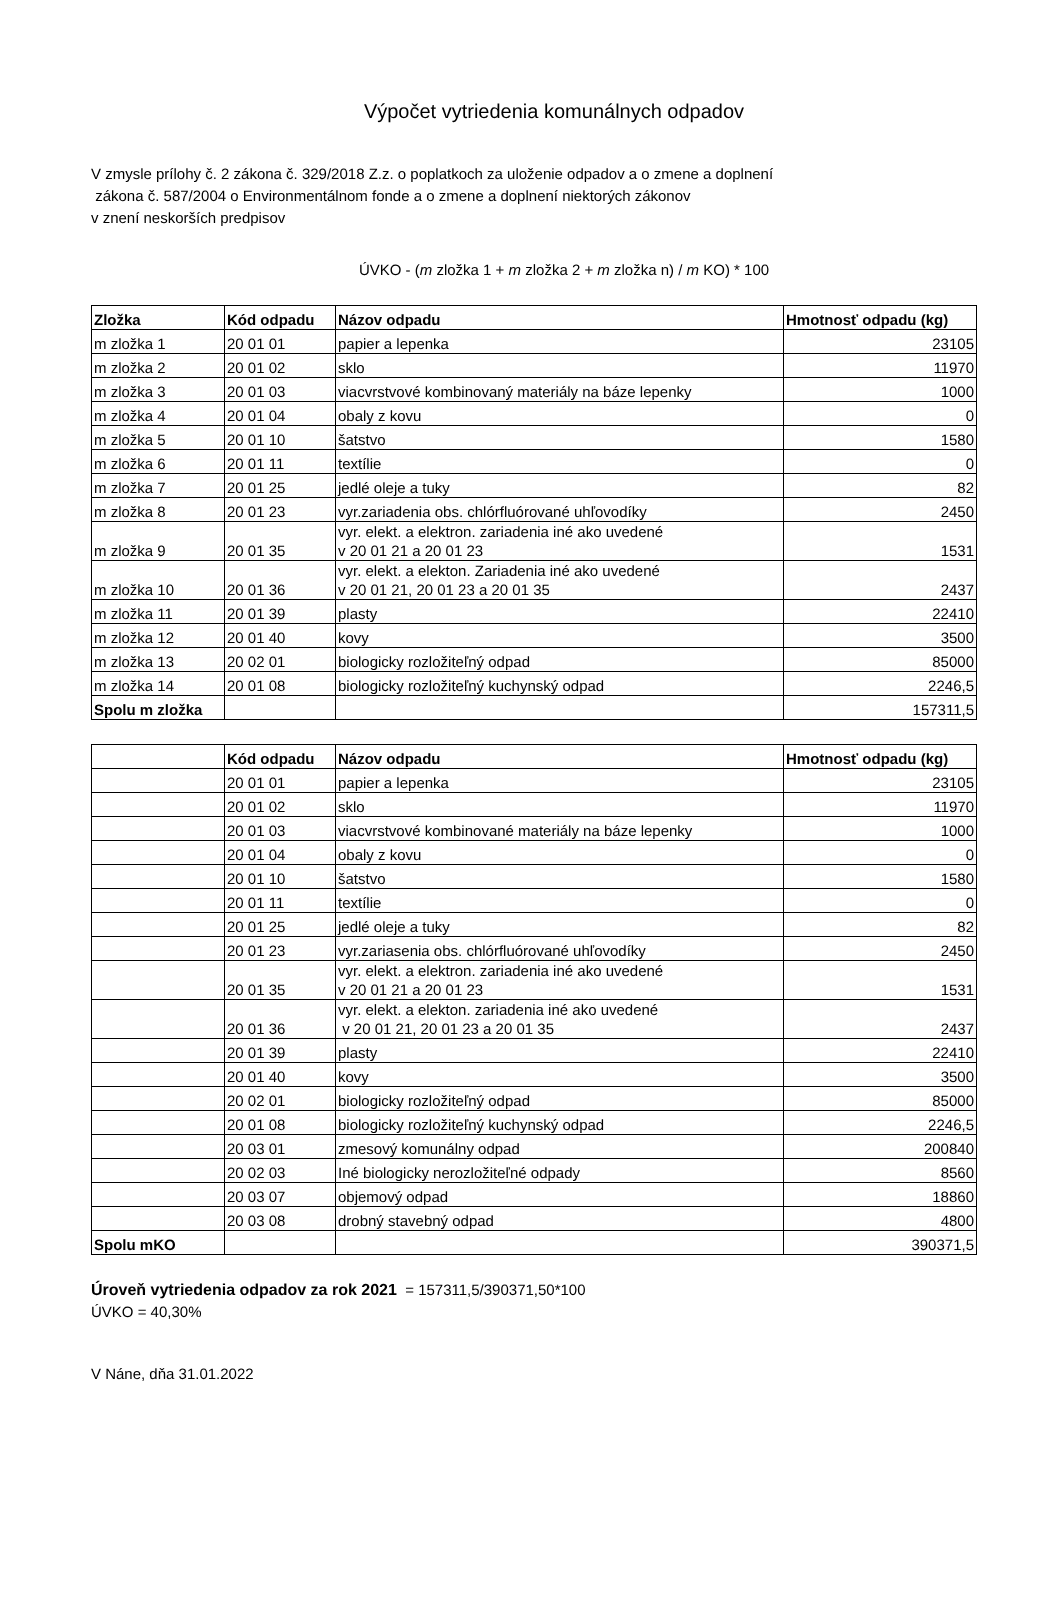Výpočet vytriedenia komunálnych odpadov
V zmysle prílohy č. 2 zákona č. 329/2018 Z.z. o poplatkoch za uloženie odpadov a o zmene a doplnení
zákona č. 587/2004 o Environmentálnom fonde a o zmene a doplnení niektorých zákonov
v znení neskorších predpisov
ÚVKO - (m zložka 1 + m zložka 2 + m zložka n) / m KO) * 100
| Zložka | Kód odpadu | Názov odpadu | Hmotnosť odpadu (kg) |
| --- | --- | --- | --- |
| m zložka 1 | 20 01 01 | papier a lepenka | 23105 |
| m zložka 2 | 20 01 02 | sklo | 11970 |
| m zložka 3 | 20 01 03 | viacvrstvové kombinovaný materiály na báze lepenky | 1000 |
| m zložka 4 | 20 01 04 | obaly z kovu | 0 |
| m zložka 5 | 20 01 10 | šatstvo | 1580 |
| m zložka 6 | 20 01 11 | textílie | 0 |
| m zložka 7 | 20 01 25 | jedlé oleje a tuky | 82 |
| m zložka 8 | 20 01 23 | vyr.zariadenia obs. chlórfluórované uhľovodíky | 2450 |
| m zložka 9 | 20 01 35 | vyr. elekt. a elektron. zariadenia iné ako uvedené v 20 01 21 a 20 01 23 | 1531 |
| m zložka 10 | 20 01 36 | vyr. elekt. a elekton. Zariadenia iné ako uvedené v 20 01 21, 20 01 23 a 20 01 35 | 2437 |
| m zložka 11 | 20 01 39 | plasty | 22410 |
| m zložka 12 | 20 01 40 | kovy | 3500 |
| m zložka 13 | 20 02 01 | biologicky rozložiteľný odpad | 85000 |
| m zložka 14 | 20 01 08 | biologicky rozložiteľný kuchynský odpad | 2246,5 |
| Spolu m zložka | | | 157311,5 |
| | Kód odpadu | Názov odpadu | Hmotnosť odpadu (kg) |
| --- | --- | --- | --- |
| | 20 01 01 | papier a lepenka | 23105 |
| | 20 01 02 | sklo | 11970 |
| | 20 01 03 | viacvrstvové kombinované materiály na báze lepenky | 1000 |
| | 20 01 04 | obaly z kovu | 0 |
| | 20 01 10 | šatstvo | 1580 |
| | 20 01 11 | textílie | 0 |
| | 20 01 25 | jedlé oleje a tuky | 82 |
| | 20 01 23 | vyr.zariasenia obs. chlórfluórované uhľovodíky | 2450 |
| | 20 01 35 | vyr. elekt. a elektron. zariadenia iné ako uvedené v 20 01 21 a 20 01 23 | 1531 |
| | 20 01 36 | vyr. elekt. a elekton. zariadenia iné ako uvedené v 20 01 21, 20 01 23 a 20 01 35 | 2437 |
| | 20 01 39 | plasty | 22410 |
| | 20 01 40 | kovy | 3500 |
| | 20 02 01 | biologicky rozložiteľný odpad | 85000 |
| | 20 01 08 | biologicky rozložiteľný kuchynský odpad | 2246,5 |
| | 20 03 01 | zmesový komunálny odpad | 200840 |
| | 20 02 03 | Iné biologicky nerozložiteľné odpady | 8560 |
| | 20 03 07 | objemový odpad | 18860 |
| | 20 03 08 | drobný stavebný odpad | 4800 |
| Spolu mKO | | | 390371,5 |
Úroveň vytriedenia odpadov za rok 2021 = 157311,5/390371,50*100
ÚVKO = 40,30%
V Náne, dňa 31.01.2022